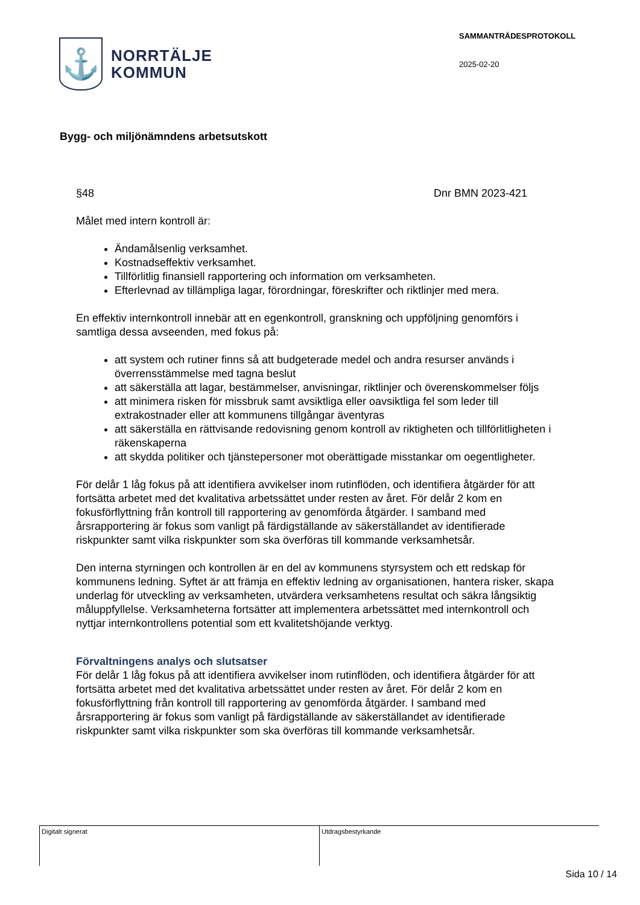⚓
NORRTÄLJE
KOMMUN
SAMMANTRÄDESPROTOKOLL
2025-02-20
Bygg- och miljönämndens arbetsutskott
§48 Dnr BMN 2023-421
Målet med intern kontroll är:
Ändamålsenlig verksamhet.
Kostnadseffektiv verksamhet.
Tillförlitlig finansiell rapportering och information om verksamheten.
Efterlevnad av tillämpliga lagar, förordningar, föreskrifter och riktlinjer med mera.
En effektiv internkontroll innebär att en egenkontroll, granskning och uppföljning genomförs i samtliga dessa avseenden, med fokus på:
att system och rutiner finns så att budgeterade medel och andra resurser används i överrensstämmelse med tagna beslut
att säkerställa att lagar, bestämmelser, anvisningar, riktlinjer och överenskommelser följs
att minimera risken för missbruk samt avsiktliga eller oavsiktliga fel som leder till extrakostnader eller att kommunens tillgångar äventyras
att säkerställa en rättvisande redovisning genom kontroll av riktigheten och tillförlitligheten i räkenskaperna
att skydda politiker och tjänstepersoner mot oberättigade misstankar om oegentligheter.
För delår 1 låg fokus på att identifiera avvikelser inom rutinflöden, och identifiera åtgärder för att fortsätta arbetet med det kvalitativa arbetssättet under resten av året. För delår 2 kom en fokusförflyttning från kontroll till rapportering av genomförda åtgärder. I samband med årsrapportering är fokus som vanligt på färdigställande av säkerställandet av identifierade riskpunkter samt vilka riskpunkter som ska överföras till kommande verksamhetsår.
Den interna styrningen och kontrollen är en del av kommunens styrsystem och ett redskap för kommunens ledning. Syftet är att främja en effektiv ledning av organisationen, hantera risker, skapa underlag för utveckling av verksamheten, utvärdera verksamhetens resultat och säkra långsiktig måluppfyllelse. Verksamheterna fortsätter att implementera arbetssättet med internkontroll och nyttjar internkontrollens potential som ett kvalitetshöjande verktyg.
Förvaltningens analys och slutsatser
För delår 1 låg fokus på att identifiera avvikelser inom rutinflöden, och identifiera åtgärder för att fortsätta arbetet med det kvalitativa arbetssättet under resten av året. För delår 2 kom en fokusförflyttning från kontroll till rapportering av genomförda åtgärder. I samband med årsrapportering är fokus som vanligt på färdigställande av säkerställandet av identifierade riskpunkter samt vilka riskpunkter som ska överföras till kommande verksamhetsår.
Digitalt signerat Utdragsbestyrkande
Sida 10 / 14